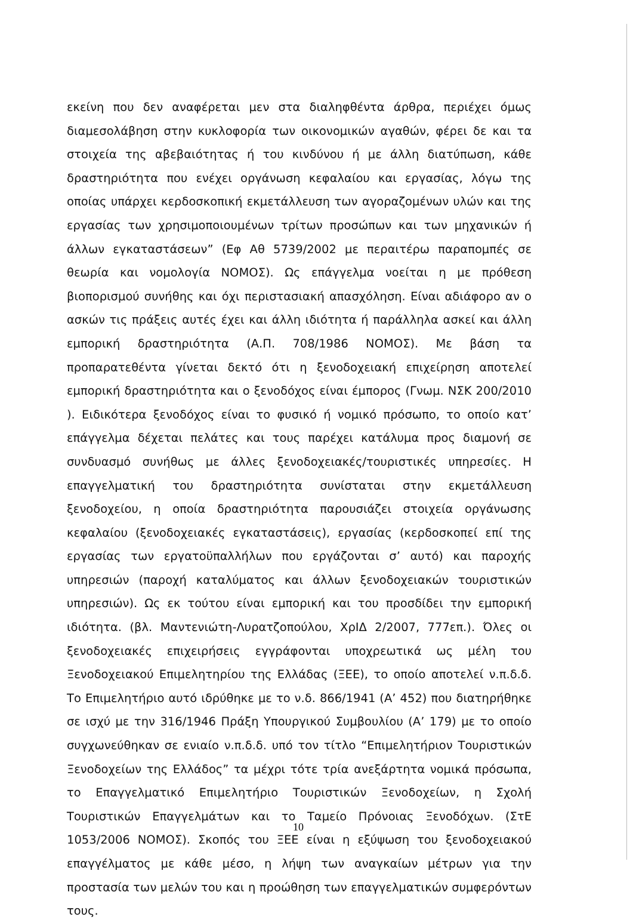εκείνη που δεν αναφέρεται μεν στα διαληφθέντα άρθρα, περιέχει όμως διαμεσολάβηση στην κυκλοφορία των οικονομικών αγαθών, φέρει δε και τα στοιχεία της αβεβαιότητας ή του κινδύνου ή με άλλη διατύπωση, κάθε δραστηριότητα που ενέχει οργάνωση κεφαλαίου και εργασίας, λόγω της οποίας υπάρχει κερδοσκοπική εκμετάλλευση των αγοραζομένων υλών και της εργασίας των χρησιμοποιουμένων τρίτων προσώπων και των μηχανικών ή άλλων εγκαταστάσεων” (Εφ Αθ 5739/2002 με περαιτέρω παραπομπές σε θεωρία και νομολογία ΝΟΜΟΣ). Ως επάγγελμα νοείται η με πρόθεση βιοπορισμού συνήθης και όχι περιστασιακή απασχόληση. Είναι αδιάφορο αν ο ασκών τις πράξεις αυτές έχει και άλλη ιδιότητα ή παράλληλα ασκεί και άλλη εμπορική δραστηριότητα (Α.Π. 708/1986 ΝΟΜΟΣ). Με βάση τα προπαρατεθέντα γίνεται δεκτό ότι η ξενοδοχειακή επιχείρηση αποτελεί εμπορική δραστηριότητα και ο ξενοδόχος είναι έμπορος (Γνωμ. ΝΣΚ 200/2010 ). Ειδικότερα ξενοδόχος είναι το φυσικό ή νομικό πρόσωπο, το οποίο κατ’ επάγγελμα δέχεται πελάτες και τους παρέχει κατάλυμα προς διαμονή σε συνδυασμό συνήθως με άλλες ξενοδοχειακές/τουριστικές υπηρεσίες. Η επαγγελματική του δραστηριότητα συνίσταται στην εκμετάλλευση ξενοδοχείου, η οποία δραστηριότητα παρουσιάζει στοιχεία οργάνωσης κεφαλαίου (ξενοδοχειακές εγκαταστάσεις), εργασίας (κερδοσκοπεί επί της εργασίας των εργατοϋπαλλήλων που εργάζονται σ’ αυτό) και παροχής υπηρεσιών (παροχή καταλύματος και άλλων ξενοδοχειακών τουριστικών υπηρεσιών). Ως εκ τούτου είναι εμπορική και του προσδίδει την εμπορική ιδιότητα. (βλ. Μαντενιώτη-Λυρατζοπούλου, ΧρΙΔ 2/2007, 777επ.). Όλες οι ξενοδοχειακές επιχειρήσεις εγγράφονται υποχρεωτικά ως μέλη του Ξενοδοχειακού Επιμελητηρίου της Ελλάδας (ΞΕΕ), το οποίο αποτελεί ν.π.δ.δ. Το Επιμελητήριο αυτό ιδρύθηκε με το ν.δ. 866/1941 (Α’ 452) που διατηρήθηκε σε ισχύ με την 316/1946 Πράξη Υπουργικού Συμβουλίου (Α’ 179) με το οποίο συγχωνεύθηκαν σε ενιαίο ν.π.δ.δ. υπό τον τίτλο “Επιμελητήριον Τουριστικών Ξενοδοχείων της Ελλάδος” τα μέχρι τότε τρία ανεξάρτητα νομικά πρόσωπα, το Επαγγελματικό Επιμελητήριο Τουριστικών Ξενοδοχείων, η Σχολή Τουριστικών Επαγγελμάτων και το Ταμείο Πρόνοιας Ξενοδόχων. (ΣτΕ 1053/2006 ΝΟΜΟΣ). Σκοπός του ΞΕΕ είναι η εξύψωση του ξενοδοχειακού επαγγέλματος με κάθε μέσο, η λήψη των αναγκαίων μέτρων για την προστασία των μελών του και η προώθηση των επαγγελματικών συμφερόντων τους.
10